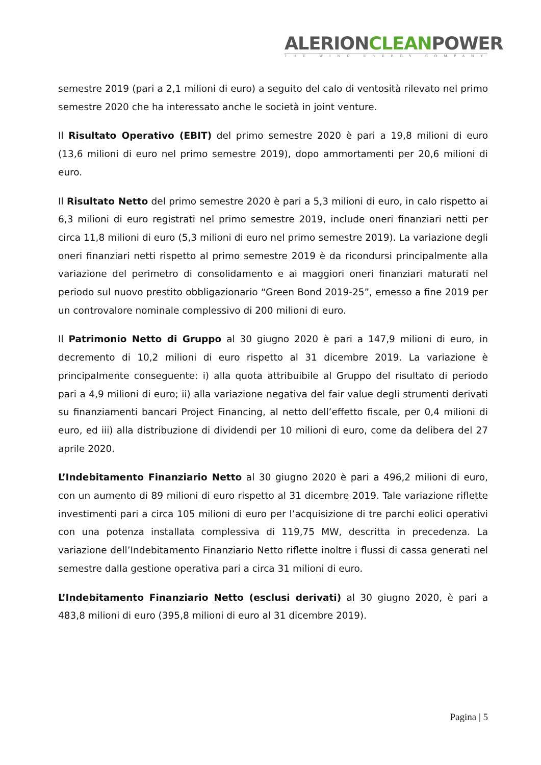ALERIONCLEANPOWER
THE WIND ENERGY COMPANY
semestre 2019 (pari a 2,1 milioni di euro) a seguito del calo di ventosità rilevato nel primo semestre 2020 che ha interessato anche le società in joint venture.
Il Risultato Operativo (EBIT) del primo semestre 2020 è pari a 19,8 milioni di euro (13,6 milioni di euro nel primo semestre 2019), dopo ammortamenti per 20,6 milioni di euro.
Il Risultato Netto del primo semestre 2020 è pari a 5,3 milioni di euro, in calo rispetto ai 6,3 milioni di euro registrati nel primo semestre 2019, include oneri finanziari netti per circa 11,8 milioni di euro (5,3 milioni di euro nel primo semestre 2019). La variazione degli oneri finanziari netti rispetto al primo semestre 2019 è da ricondursi principalmente alla variazione del perimetro di consolidamento e ai maggiori oneri finanziari maturati nel periodo sul nuovo prestito obbligazionario “Green Bond 2019-25”, emesso a fine 2019 per un controvalore nominale complessivo di 200 milioni di euro.
Il Patrimonio Netto di Gruppo al 30 giugno 2020 è pari a 147,9 milioni di euro, in decremento di 10,2 milioni di euro rispetto al 31 dicembre 2019. La variazione è principalmente conseguente: i) alla quota attribuibile al Gruppo del risultato di periodo pari a 4,9 milioni di euro; ii) alla variazione negativa del fair value degli strumenti derivati su finanziamenti bancari Project Financing, al netto dell’effetto fiscale, per 0,4 milioni di euro, ed iii) alla distribuzione di dividendi per 10 milioni di euro, come da delibera del 27 aprile 2020.
L’Indebitamento Finanziario Netto al 30 giugno 2020 è pari a 496,2 milioni di euro, con un aumento di 89 milioni di euro rispetto al 31 dicembre 2019. Tale variazione riflette investimenti pari a circa 105 milioni di euro per l’acquisizione di tre parchi eolici operativi con una potenza installata complessiva di 119,75 MW, descritta in precedenza. La variazione dell’Indebitamento Finanziario Netto riflette inoltre i flussi di cassa generati nel semestre dalla gestione operativa pari a circa 31 milioni di euro.
L’Indebitamento Finanziario Netto (esclusi derivati) al 30 giugno 2020, è pari a 483,8 milioni di euro (395,8 milioni di euro al 31 dicembre 2019).
Pagina | 5